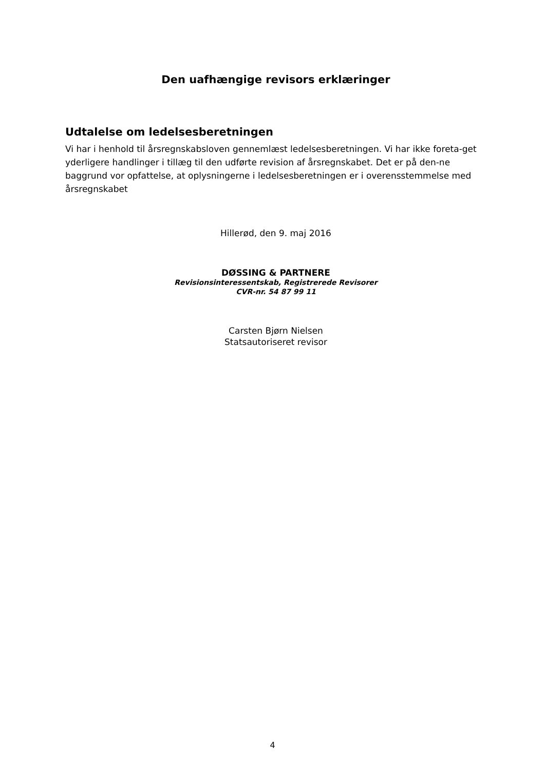Den uafhængige revisors erklæringer
Udtalelse om ledelsesberetningen
Vi har i henhold til årsregnskabsloven gennemlæst ledelsesberetningen. Vi har ikke foreta-get yderligere handlinger i tillæg til den udførte revision af årsregnskabet. Det er på den-ne baggrund vor opfattelse, at oplysningerne i ledelsesberetningen er i overensstemmelse med årsregnskabet
Hillerød, den 9. maj 2016
DØSSING & PARTNERE
Revisionsinteressentskab, Registrerede Revisorer
CVR-nr. 54 87 99 11
Carsten Bjørn Nielsen
Statsautoriseret revisor
4